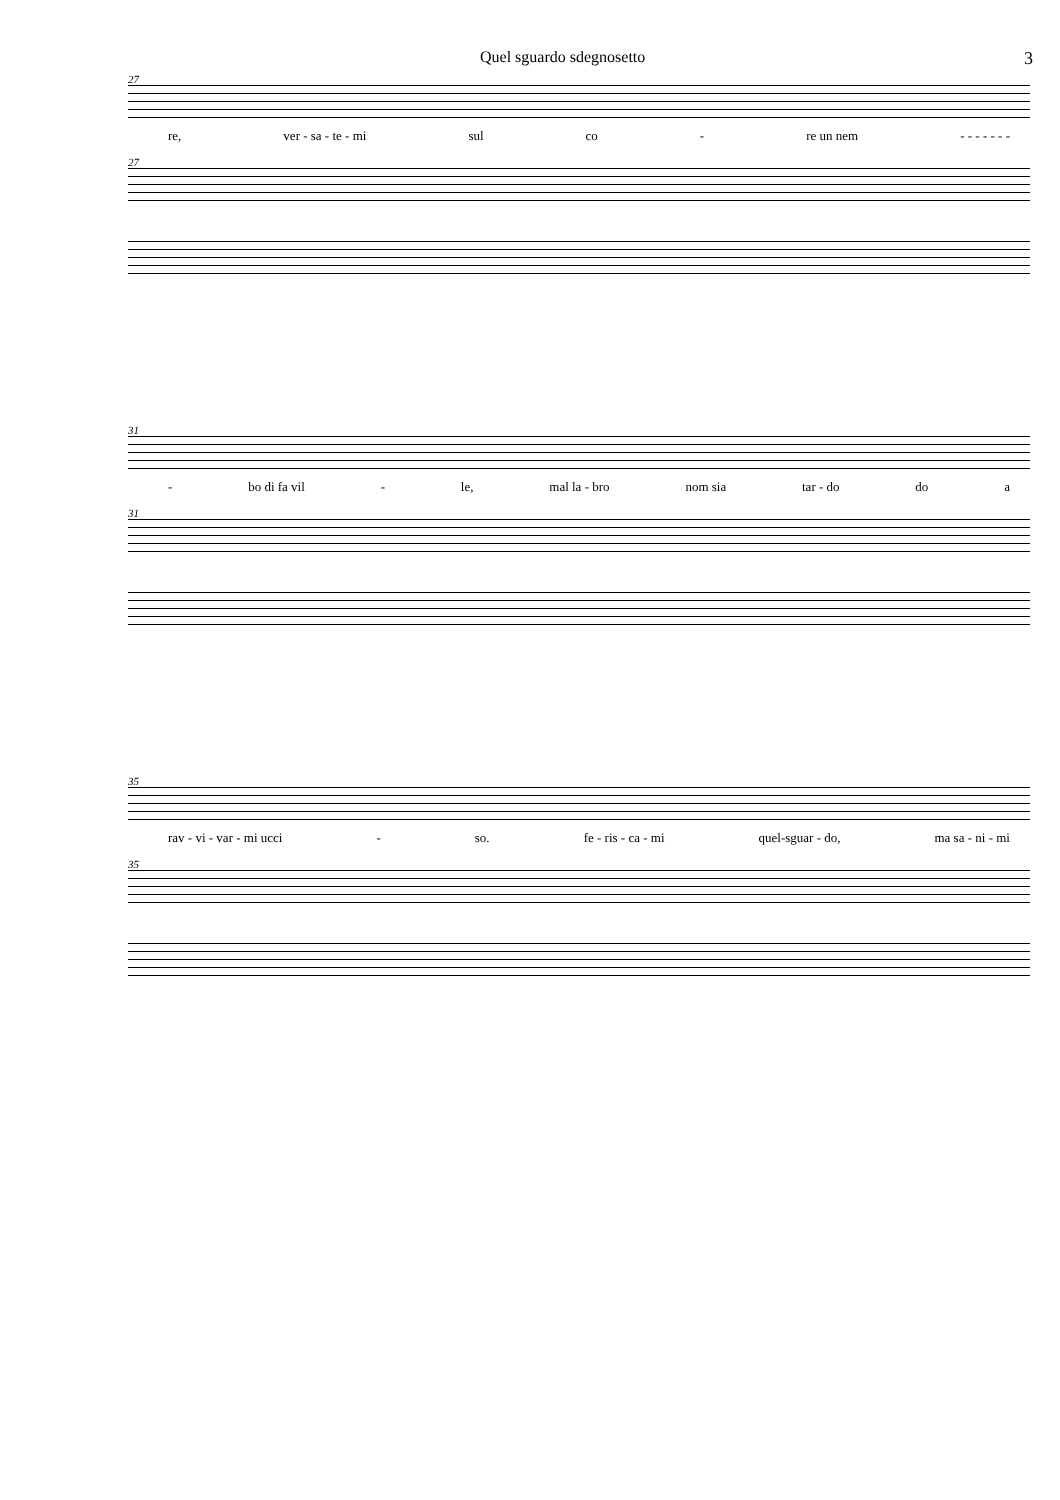Quel sguardo sdegnosetto 3
27
re, ver - sa - te - mi sul co - re un nem - - - - - - -
27
31
- bo di fa vil - le, mal la - bro nom sia tar - do do a
31
35
rav - vi - var - mi ucci - so. fe - ris - ca - mi quel-sguar - do, ma sa - ni - mi
35